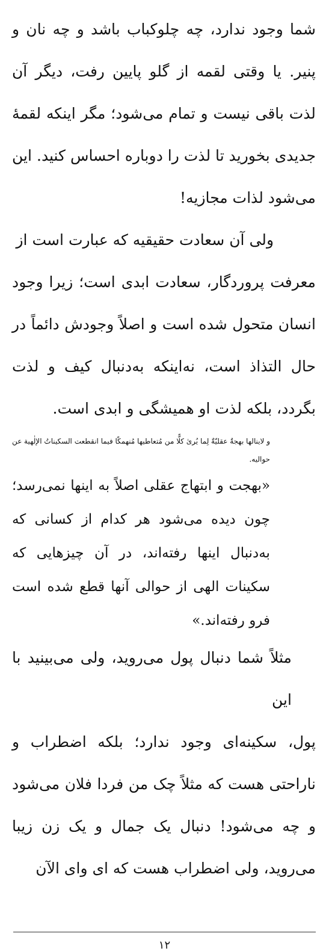شما وجود ندارد، چه چلوکباب باشد و چه نان و پنیر. یا وقتی لقمه از گلو پایین رفت، دیگر آن لذت باقی نیست و تمام می‌شود؛ مگر اینکه لقمهٔ جدیدی بخورید تا لذت را دوباره احساس کنید. این می‌شود لذات مجازیه!
ولی آن سعادت حقیقیه که عبارت است از
معرفت پروردگار، سعادت ابدی است؛ زیرا وجود انسان متحول شده است و اصلاً وجودش دائماً در حال التذاذ است، نه‌اینکه به‌دنبال کیف و لذت بگردد، بلکه لذت او همیشگی و ابدی است.
و لاینالها بهجةٌ عقليّةٌ لِما يُرىٰ كلًّا من مُتعاطيها مُنهمكًا فيما انقطعت السكيناتُ الإلٰهية عن حواليه.
«بهجت و ابتهاج عقلی اصلاً به اینها نمی‌رسد؛ چون دیده می‌شود هر کدام از کسانی که به‌دنبال اینها رفته‌اند، در آن چیزهایی که سکینات الهی از حوالی آنها قطع شده است فرو رفته‌اند.»
مثلاً شما دنبال پول می‌روید، ولی می‌بینید با این
پول، سکینه‌ای وجود ندارد؛ بلکه اضطراب و ناراحتی هست که مثلاً چک من فردا فلان می‌شود و چه می‌شود! دنبال یک جمال و یک زن زیبا می‌روید، ولی اضطراب هست که ای وای الآن
۱۲